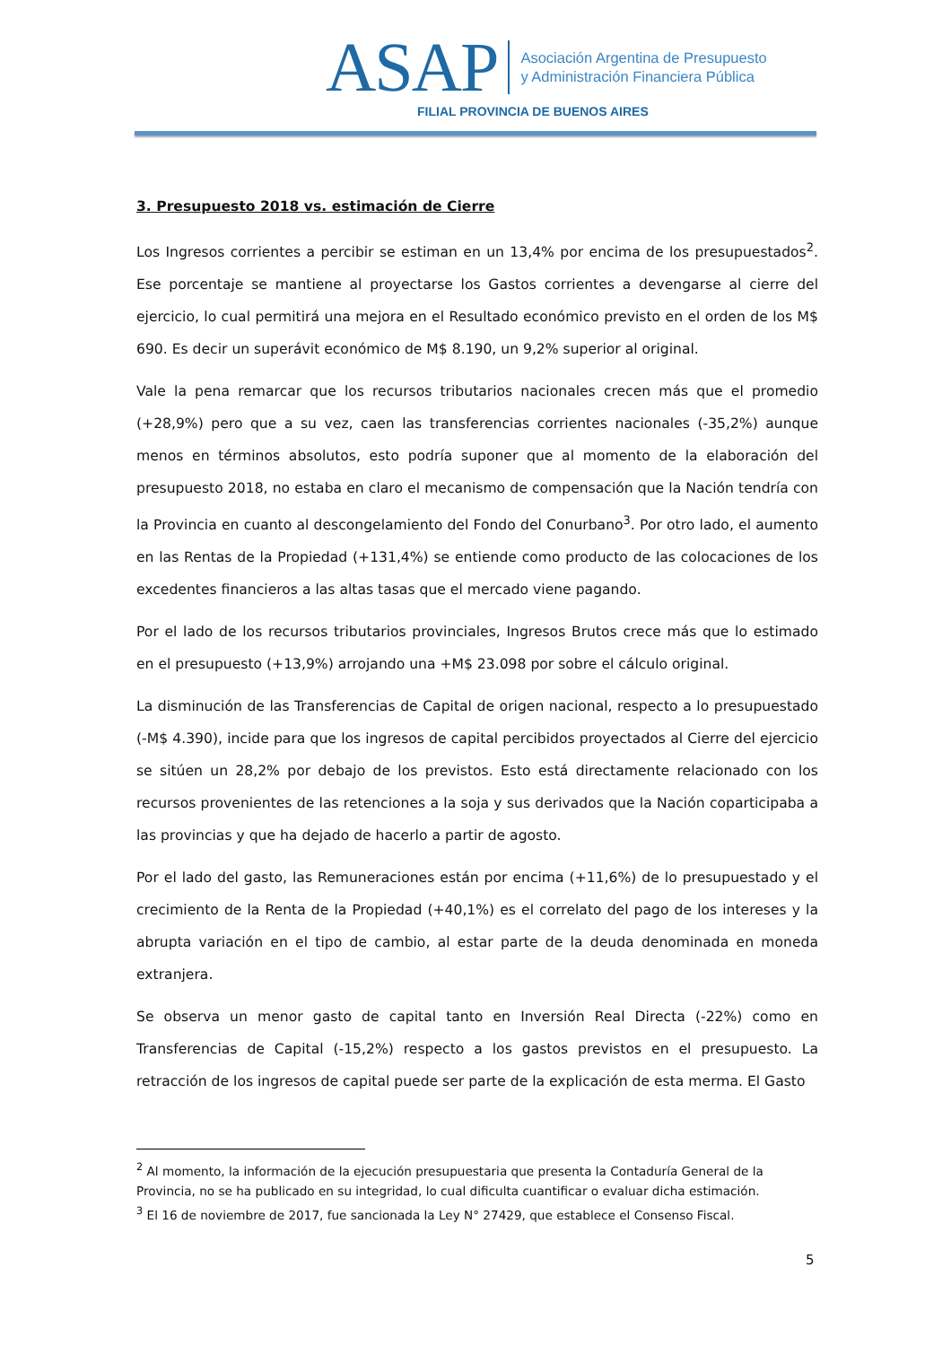ASAP
Asociación Argentina de Presupuesto
y Administración Financiera Pública
FILIAL PROVINCIA DE BUENOS AIRES
3. Presupuesto 2018 vs. estimación de Cierre
Los Ingresos corrientes a percibir se estiman en un 13,4% por encima de los presupuestados<sup>2</sup>. Ese porcentaje se mantiene al proyectarse los Gastos corrientes a devengarse al cierre del ejercicio, lo cual permitirá una mejora en el Resultado económico previsto en el orden de los M$ 690. Es decir un superávit económico de M$ 8.190, un 9,2% superior al original.
Vale la pena remarcar que los recursos tributarios nacionales crecen más que el promedio (+28,9%) pero que a su vez, caen las transferencias corrientes nacionales (-35,2%) aunque menos en términos absolutos, esto podría suponer que al momento de la elaboración del presupuesto 2018, no estaba en claro el mecanismo de compensación que la Nación tendría con la Provincia en cuanto al descongelamiento del Fondo del Conurbano<sup>3</sup>. Por otro lado, el aumento en las Rentas de la Propiedad (+131,4%) se entiende como producto de las colocaciones de los excedentes financieros a las altas tasas que el mercado viene pagando.
Por el lado de los recursos tributarios provinciales, Ingresos Brutos crece más que lo estimado en el presupuesto (+13,9%) arrojando una +M$ 23.098 por sobre el cálculo original.
La disminución de las Transferencias de Capital de origen nacional, respecto a lo presupuestado (-M$ 4.390), incide para que los ingresos de capital percibidos proyectados al Cierre del ejercicio se sitúen un 28,2% por debajo de los previstos. Esto está directamente relacionado con los recursos provenientes de las retenciones a la soja y sus derivados que la Nación coparticipaba a las provincias y que ha dejado de hacerlo a partir de agosto.
Por el lado del gasto, las Remuneraciones están por encima (+11,6%) de lo presupuestado y el crecimiento de la Renta de la Propiedad (+40,1%) es el correlato del pago de los intereses y la abrupta variación en el tipo de cambio, al estar parte de la deuda denominada en moneda extranjera.
Se observa un menor gasto de capital tanto en Inversión Real Directa (-22%) como en Transferencias de Capital (-15,2%) respecto a los gastos previstos en el presupuesto. La retracción de los ingresos de capital puede ser parte de la explicación de esta merma. El Gasto
<sup>2</sup> Al momento, la información de la ejecución presupuestaria que presenta la Contaduría General de la Provincia, no se ha publicado en su integridad, lo cual dificulta cuantificar o evaluar dicha estimación.
<sup>3</sup> El 16 de noviembre de 2017, fue sancionada la Ley N° 27429, que establece el Consenso Fiscal.
5